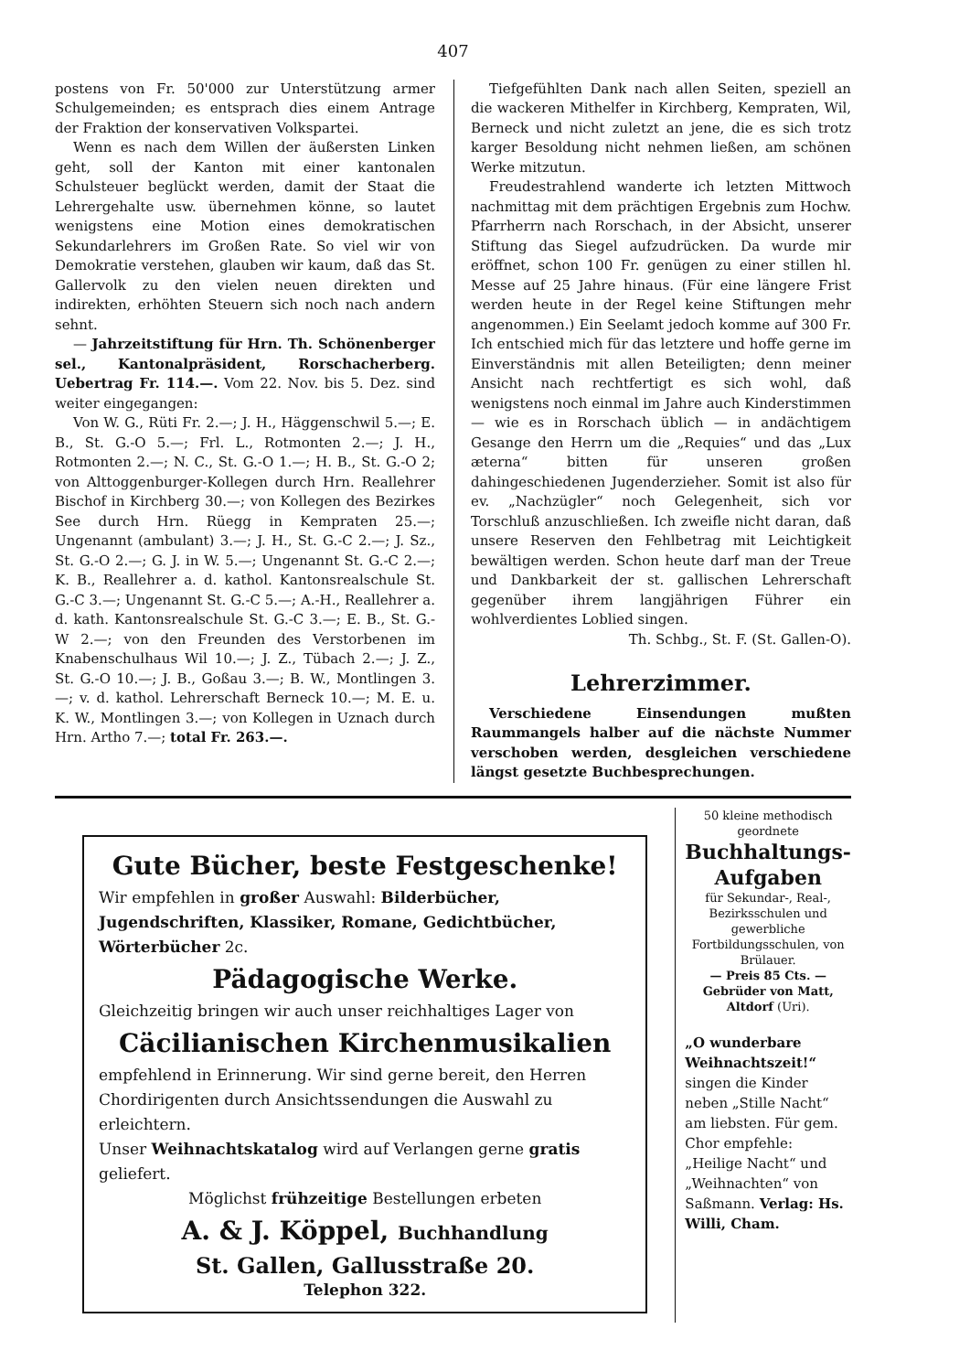407
postens von Fr. 50'000 zur Unterstützung armer Schulgemeinden; es entsprach dies einem Antrage der Fraktion der konservativen Volkspartei.
Wenn es nach dem Willen der äußersten Linken geht, soll der Kanton mit einer kantonalen Schulsteuer beglückt werden, damit der Staat die Lehrergehalte usw. übernehmen könne, so lautet wenigstens eine Motion eines demokratischen Sekundarlehrers im Großen Rate. So viel wir von Demokratie verstehen, glauben wir kaum, daß das St. Gallervolk zu den vielen neuen direkten und indirekten, erhöhten Steuern sich noch nach andern sehnt.
— Jahrzeitstiftung für Hrn. Th. Schönenberger sel., Kantonalpräsident, Rorschacherberg. Uebertrag Fr. 114.—. Vom 22. Nov. bis 5. Dez. sind weiter eingegangen:
Von W. G., Rüti Fr. 2.—; J. H., Häggenschwil 5.—; E. B., St. G.-O 5.—; Frl. L., Rotmonten 2.—; J. H., Rotmonten 2.—; N. C., St. G.-O 1.—; H. B., St. G.-O 2; von Alttoggenburger-Kollegen durch Hrn. Reallehrer Bischof in Kirchberg 30.—; von Kollegen des Bezirkes See durch Hrn. Rüegg in Kempraten 25.—; Ungenannt (ambulant) 3.—; J. H., St. G.-C 2.—; J. Sz., St. G.-O 2.—; G. J. in W. 5.—; Ungenannt St. G.-C 2.—; K. B., Reallehrer a. d. kathol. Kantonsrealschule St. G.-C 3.—; Ungenannt St. G.-C 5.—; A.-H., Reallehrer a. d. kath. Kantonsrealschule St. G.-C 3.—; E. B., St. G.-W 2.—; von den Freunden des Verstorbenen im Knabenschulhaus Wil 10.—; J. Z., Tübach 2.—; J. Z., St. G.-O 10.—; J. B., Goßau 3.—; B. W., Montlingen 3.—; v. d. kathol. Lehrerschaft Berneck 10.—; M. E. u. K. W., Montlingen 3.—; von Kollegen in Uznach durch Hrn. Artho 7.—; total Fr. 263.—.
Tiefgefühlten Dank nach allen Seiten, speziell an die wackeren Mithelfer in Kirchberg, Kempraten, Wil, Berneck und nicht zuletzt an jene, die es sich trotz karger Besoldung nicht nehmen ließen, am schönen Werke mitzutun.
Freudestrahlend wanderte ich letzten Mittwoch nachmittag mit dem prächtigen Ergebnis zum Hochw. Pfarrherrn nach Rorschach, in der Absicht, unserer Stiftung das Siegel aufzudrücken. Da wurde mir eröffnet, schon 100 Fr. genügen zu einer stillen hl. Messe auf 25 Jahre hinaus. (Für eine längere Frist werden heute in der Regel keine Stiftungen mehr angenommen.) Ein Seelamt jedoch komme auf 300 Fr. Ich entschied mich für das letztere und hoffe gerne im Einverständnis mit allen Beteiligten; denn meiner Ansicht nach rechtfertigt es sich wohl, daß wenigstens noch einmal im Jahre auch Kinderstimmen — wie es in Rorschach üblich — in andächtigem Gesange den Herrn um die „Requies“ und das „Lux æterna“ bitten für unseren großen dahingeschiedenen Jugenderzieher. Somit ist also für ev. „Nachzügler“ noch Gelegenheit, sich vor Torschluß anzuschließen. Ich zweifle nicht daran, daß unsere Reserven den Fehlbetrag mit Leichtigkeit bewältigen werden. Schon heute darf man der Treue und Dankbarkeit der st. gallischen Lehrerschaft gegenüber ihrem langjährigen Führer ein wohlverdientes Loblied singen.
Th. Schbg., St. F. (St. Gallen-O).
Lehrerzimmer.
Verschiedene Einsendungen mußten Raummangels halber auf die nächste Nummer verschoben werden, desgleichen verschiedene längst gesetzte Buchbesprechungen.
Gute Bücher, beste Festgeschenke!
Wir empfehlen in großer Auswahl: Bilderbücher, Jugendschriften, Klassiker, Romane, Gedichtbücher, Wörterbücher 2c.
Pädagogische Werke.
Gleichzeitig bringen wir auch unser reichhaltiges Lager von
Cäcilianischen Kirchenmusikalien
empfehlend in Erinnerung. Wir sind gerne bereit, den Herren Chordirigenten durch Ansichtssendungen die Auswahl zu erleichtern.
Unser Weihnachtskatalog wird auf Verlangen gerne gratis geliefert.
Möglichst frühzeitige Bestellungen erbeten
A. & J. Köppel, Buchhandlung
St. Gallen, Gallusstraße 20.
Telephon 322.
50 kleine methodisch geordnete
Buchhaltungs-Aufgaben
für Sekundar-, Real-, Bezirksschulen und gewerbliche Fortbildungsschulen, von Brülauer.
— Preis 85 Cts. —
Gebrüder von Matt, Altdorf (Uri).
„O wunderbare Weihnachtszeit!“ singen die Kinder neben „Stille Nacht“ am liebsten. Für gem. Chor empfehle: „Heilige Nacht“ und „Weihnachten“ von Saßmann. Verlag: Hs. Willi, Cham.